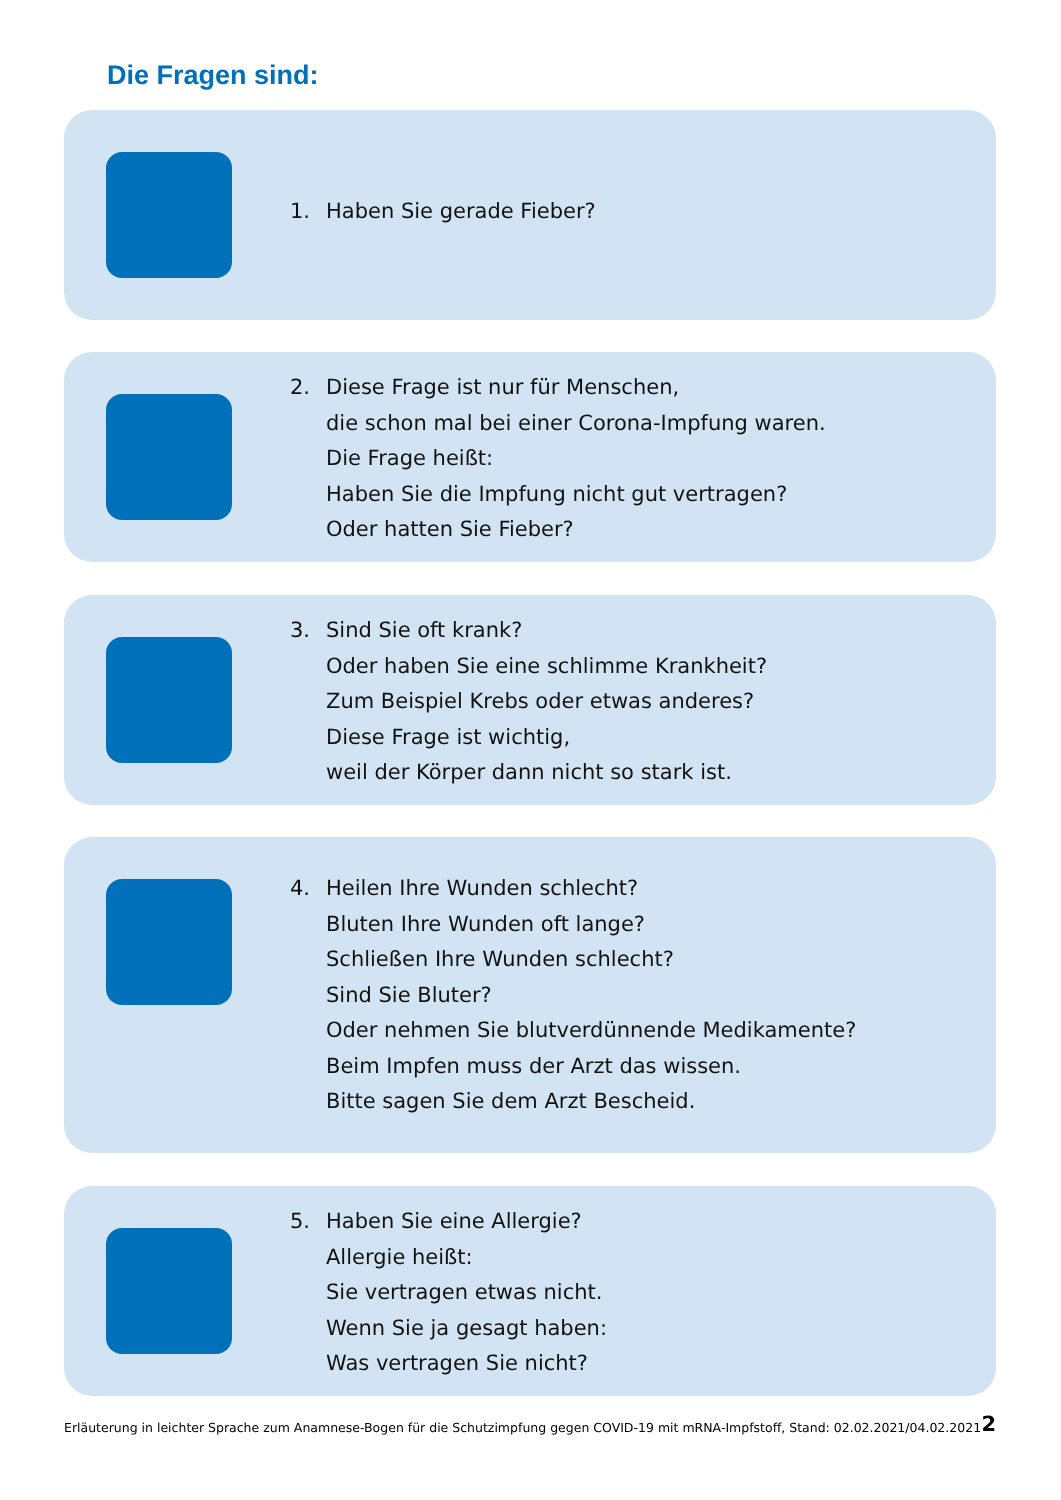Die Fragen sind:
1. Haben Sie gerade Fieber?
2. Diese Frage ist nur für Menschen,
die schon mal bei einer Corona-Impfung waren.
Die Frage heißt:
Haben Sie die Impfung nicht gut vertragen?
Oder hatten Sie Fieber?
3. Sind Sie oft krank?
Oder haben Sie eine schlimme Krankheit?
Zum Beispiel Krebs oder etwas anderes?
Diese Frage ist wichtig,
weil der Körper dann nicht so stark ist.
4. Heilen Ihre Wunden schlecht?
Bluten Ihre Wunden oft lange?
Schließen Ihre Wunden schlecht?
Sind Sie Bluter?
Oder nehmen Sie blutverdünnende Medikamente?
Beim Impfen muss der Arzt das wissen.
Bitte sagen Sie dem Arzt Bescheid.
5. Haben Sie eine Allergie?
Allergie heißt:
Sie vertragen etwas nicht.
Wenn Sie ja gesagt haben:
Was vertragen Sie nicht?
Erläuterung in leichter Sprache zum Anamnese-Bogen für die Schutzimpfung gegen COVID-19 mit mRNA-Impfstoff, Stand: 02.02.2021/04.02.2021 2